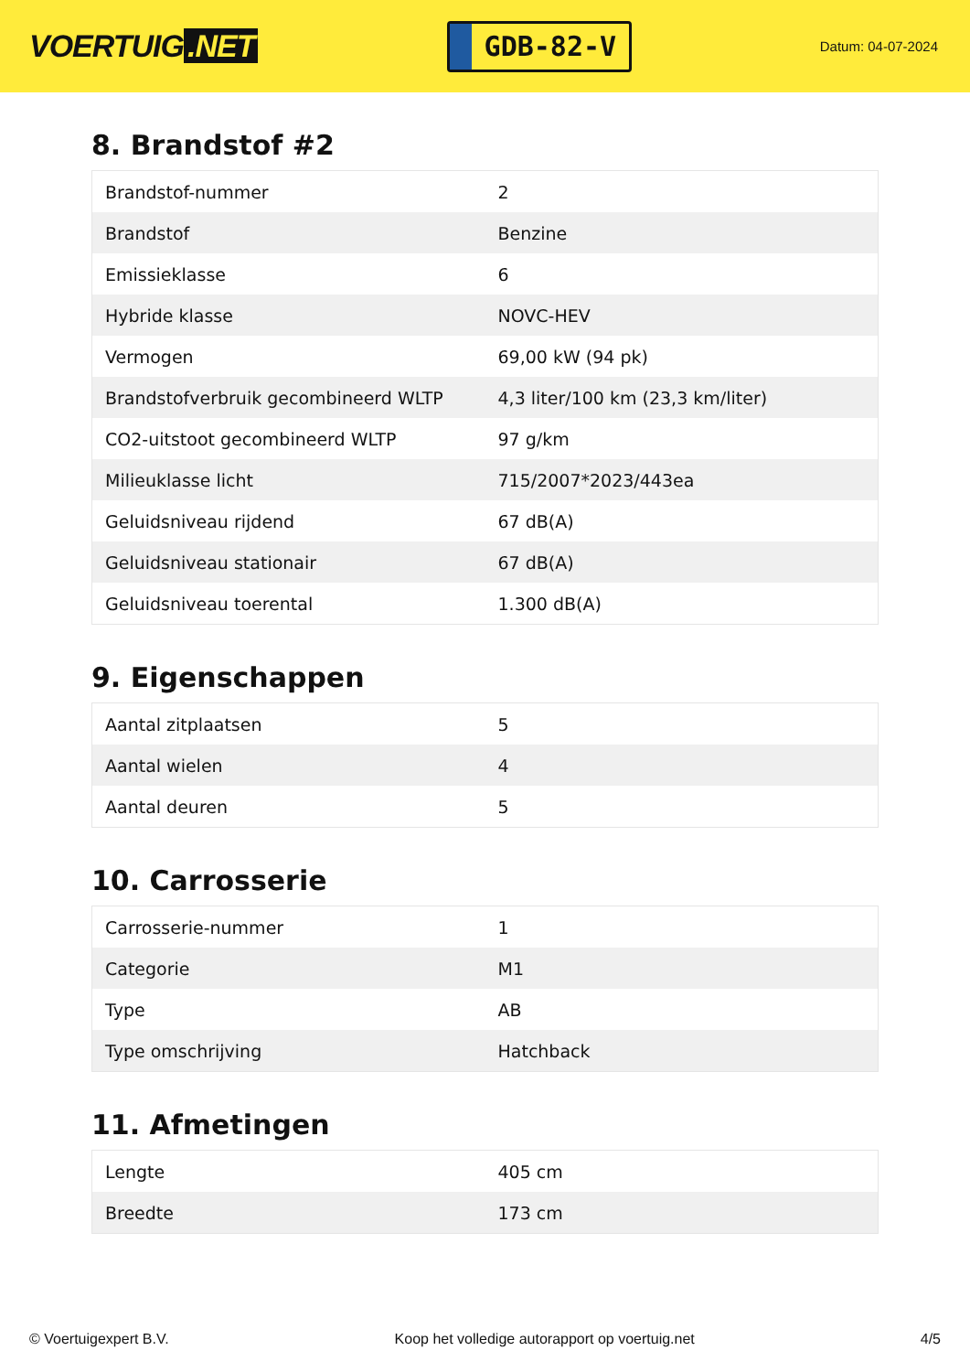VOERTUIG.NET
GDB-82-V
Datum: 04-07-2024
8. Brandstof #2
| Brandstof-nummer | 2 |
| Brandstof | Benzine |
| Emissieklasse | 6 |
| Hybride klasse | NOVC-HEV |
| Vermogen | 69,00 kW (94 pk) |
| Brandstofverbruik gecombineerd WLTP | 4,3 liter/100 km (23,3 km/liter) |
| CO2-uitstoot gecombineerd WLTP | 97 g/km |
| Milieuklasse licht | 715/2007*2023/443ea |
| Geluidsniveau rijdend | 67 dB(A) |
| Geluidsniveau stationair | 67 dB(A) |
| Geluidsniveau toerental | 1.300 dB(A) |
9. Eigenschappen
| Aantal zitplaatsen | 5 |
| Aantal wielen | 4 |
| Aantal deuren | 5 |
10. Carrosserie
| Carrosserie-nummer | 1 |
| Categorie | M1 |
| Type | AB |
| Type omschrijving | Hatchback |
11. Afmetingen
| Lengte | 405 cm |
| Breedte | 173 cm |
© Voertuigexpert B.V. Koop het volledige autorapport op voertuig.net 4/5